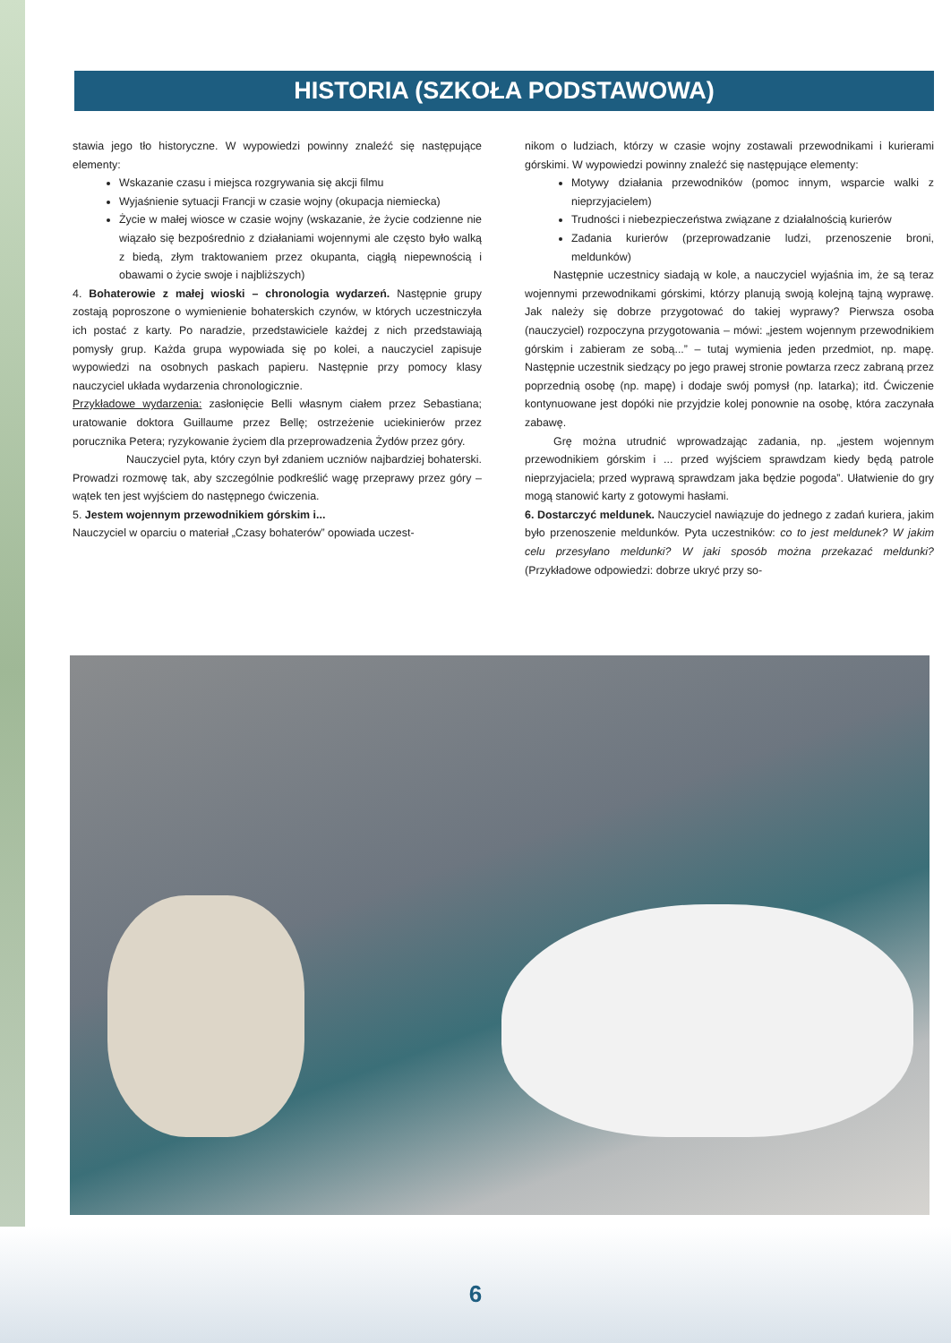HISTORIA (SZKOŁA PODSTAWOWA)
stawia jego tło historyczne. W wypowiedzi powinny znaleźć się następujące elementy:
Wskazanie czasu i miejsca rozgrywania się akcji filmu
Wyjaśnienie sytuacji Francji w czasie wojny (okupacja niemiecka)
Życie w małej wiosce w czasie wojny (wskazanie, że życie codzienne nie wiązało się bezpośrednio z działaniami wojennymi ale często było walką z biedą, złym traktowaniem przez okupanta, ciągłą niepewnością i obawami o życie swoje i najbliższych)
4. Bohaterowie z małej wioski – chronologia wydarzeń. Następnie grupy zostają poproszone o wymienienie bohaterskich czynów, w których uczestniczyła ich postać z karty. Po naradzie, przedstawiciele każdej z nich przedstawiają pomysły grup. Każda grupa wypowiada się po kolei, a nauczyciel zapisuje wypowiedzi na osobnych paskach papieru. Następnie przy pomocy klasy nauczyciel układa wydarzenia chronologicznie.
Przykładowe wydarzenia: zasłonięcie Belli własnym ciałem przez Sebastiana; uratowanie doktora Guillaume przez Bellę; ostrzeżenie uciekinierów przez porucznika Petera; ryzykowanie życiem dla przeprowadzenia Żydów przez góry.
Nauczyciel pyta, który czyn był zdaniem uczniów najbardziej bohaterski. Prowadzi rozmowę tak, aby szczególnie podkreślić wagę przeprawy przez góry – wątek ten jest wyjściem do następnego ćwiczenia.
5. Jestem wojennym przewodnikiem górskim i...
Nauczyciel w oparciu o materiał „Czasy bohaterów” opowiada uczest-
nikom o ludziach, którzy w czasie wojny zostawali przewodnikami i kurierami górskimi. W wypowiedzi powinny znaleźć się następujące elementy:
Motywy działania przewodników (pomoc innym, wsparcie walki z nieprzyjacielem)
Trudności i niebezpieczeństwa związane z działalnością kurierów
Zadania kurierów (przeprowadzanie ludzi, przenoszenie broni, meldunków)
Następnie uczestnicy siadają w kole, a nauczyciel wyjaśnia im, że są teraz wojennymi przewodnikami górskimi, którzy planują swoją kolejną tajną wyprawę. Jak należy się dobrze przygotować do takiej wyprawy? Pierwsza osoba (nauczyciel) rozpoczyna przygotowania – mówi: „jestem wojennym przewodnikiem górskim i zabieram ze sobą...” – tutaj wymienia jeden przedmiot, np. mapę. Następnie uczestnik siedzący po jego prawej stronie powtarza rzecz zabraną przez poprzednią osobę (np. mapę) i dodaje swój pomysł (np. latarka); itd. Ćwiczenie kontynuowane jest dopóki nie przyjdzie kolej ponownie na osobę, która zaczynała zabawę.
Grę można utrudnić wprowadzając zadania, np. „jestem wojennym przewodnikiem górskim i ... przed wyjściem sprawdzam kiedy będą patrole nieprzyjaciela; przed wyprawą sprawdzam jaka będzie pogoda”. Ułatwienie do gry mogą stanowić karty z gotowymi hasłami.
6. Dostarczyć meldunek. Nauczyciel nawiązuje do jednego z zadań kuriera, jakim było przenoszenie meldunków. Pyta uczestników: co to jest meldunek? W jakim celu przesyłano meldunki? W jaki sposób można przekazać meldunki? (Przykładowe odpowiedzi: dobrze ukryć przy so-
6